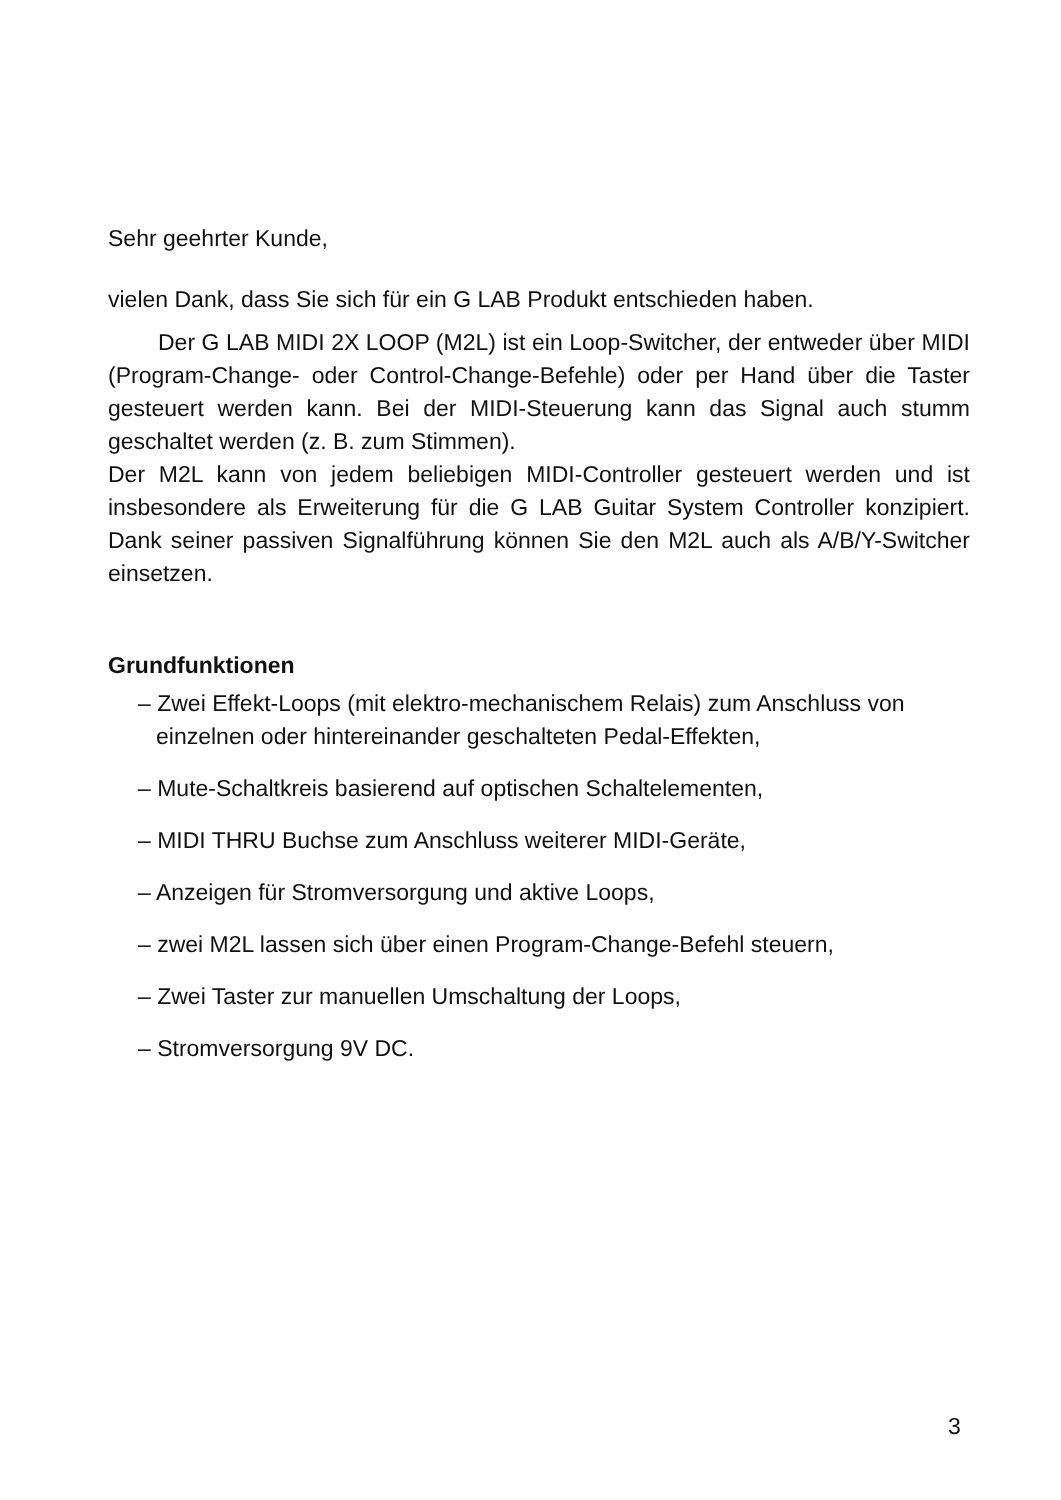Sehr geehrter Kunde,
vielen Dank, dass Sie sich für ein G LAB Produkt entschieden haben.
Der G LAB MIDI 2X LOOP (M2L) ist ein Loop-Switcher, der entweder über MIDI (Program-Change- oder Control-Change-Befehle) oder per Hand über die Taster gesteuert werden kann. Bei der MIDI-Steuerung kann das Signal auch stumm geschaltet werden (z. B. zum Stimmen).
Der M2L kann von jedem beliebigen MIDI-Controller gesteuert werden und ist insbesondere als Erweiterung für die G LAB Guitar System Controller konzipiert. Dank seiner passiven Signalführung können Sie den M2L auch als A/B/Y-Switcher einsetzen.
Grundfunktionen
– Zwei Effekt-Loops (mit elektro-mechanischem Relais) zum Anschluss von einzelnen oder hintereinander geschalteten Pedal-Effekten,
– Mute-Schaltkreis basierend auf optischen Schaltelementen,
– MIDI THRU Buchse zum Anschluss weiterer MIDI-Geräte,
– Anzeigen für Stromversorgung und aktive Loops,
– zwei M2L lassen sich über einen Program-Change-Befehl steuern,
– Zwei Taster zur manuellen Umschaltung der Loops,
– Stromversorgung 9V DC.
3